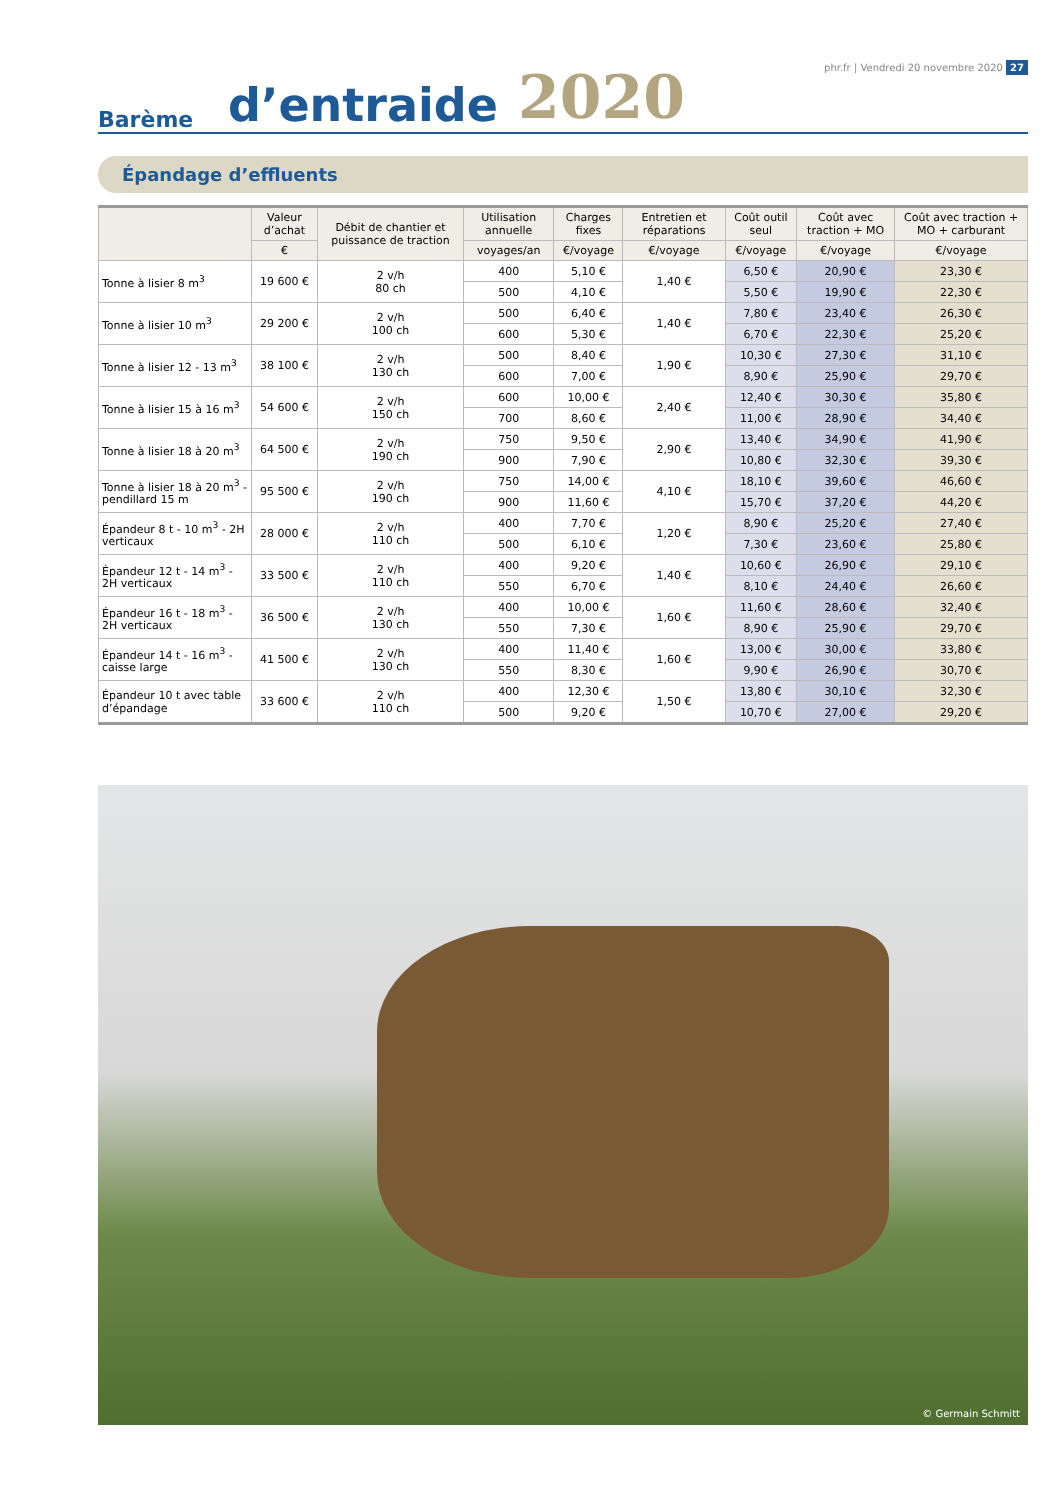Barème
d’entraide
2020
phr.fr | Vendredi 20 novembre 2020 27
Épandage d’effluents
| | Valeur d’achat | Débit de chantier et puissance de traction | Utilisation annuelle | Charges fixes | Entretien et réparations | Coût outil seul | Coût avec traction + MO | Coût avec traction + MO + carburant |
| --- | --- | --- | --- | --- | --- | --- | --- | --- |
| | € | | voyages/an | €/voyage | €/voyage | €/voyage | €/voyage | €/voyage |
| Tonne à lisier 8 m<sup>3</sup> | 19 600 € | 2 v/h 80 ch | 400 | 5,10 € | 1,40 € | 6,50 € | 20,90 € | 23,30 € |
| | | | 500 | 4,10 € | | 5,50 € | 19,90 € | 22,30 € |
| Tonne à lisier 10 m<sup>3</sup> | 29 200 € | 2 v/h 100 ch | 500 | 6,40 € | 1,40 € | 7,80 € | 23,40 € | 26,30 € |
| | | | 600 | 5,30 € | | 6,70 € | 22,30 € | 25,20 € |
| Tonne à lisier 12 - 13 m<sup>3</sup> | 38 100 € | 2 v/h 130 ch | 500 | 8,40 € | 1,90 € | 10,30 € | 27,30 € | 31,10 € |
| | | | 600 | 7,00 € | | 8,90 € | 25,90 € | 29,70 € |
| Tonne à lisier 15 à 16 m<sup>3</sup> | 54 600 € | 2 v/h 150 ch | 600 | 10,00 € | 2,40 € | 12,40 € | 30,30 € | 35,80 € |
| | | | 700 | 8,60 € | | 11,00 € | 28,90 € | 34,40 € |
| Tonne à lisier 18 à 20 m<sup>3</sup> | 64 500 € | 2 v/h 190 ch | 750 | 9,50 € | 2,90 € | 13,40 € | 34,90 € | 41,90 € |
| | | | 900 | 7,90 € | | 10,80 € | 32,30 € | 39,30 € |
| Tonne à lisier 18 à 20 m<sup>3</sup> - pendillard 15 m | 95 500 € | 2 v/h 190 ch | 750 | 14,00 € | 4,10 € | 18,10 € | 39,60 € | 46,60 € |
| | | | 900 | 11,60 € | | 15,70 € | 37,20 € | 44,20 € |
| Épandeur 8 t - 10 m<sup>3</sup> - 2H verticaux | 28 000 € | 2 v/h 110 ch | 400 | 7,70 € | 1,20 € | 8,90 € | 25,20 € | 27,40 € |
| | | | 500 | 6,10 € | | 7,30 € | 23,60 € | 25,80 € |
| Épandeur 12 t - 14 m<sup>3</sup> - 2H verticaux | 33 500 € | 2 v/h 110 ch | 400 | 9,20 € | 1,40 € | 10,60 € | 26,90 € | 29,10 € |
| | | | 550 | 6,70 € | | 8,10 € | 24,40 € | 26,60 € |
| Épandeur 16 t - 18 m<sup>3</sup> - 2H verticaux | 36 500 € | 2 v/h 130 ch | 400 | 10,00 € | 1,60 € | 11,60 € | 28,60 € | 32,40 € |
| | | | 550 | 7,30 € | | 8,90 € | 25,90 € | 29,70 € |
| Épandeur 14 t - 16 m<sup>3</sup> - caisse large | 41 500 € | 2 v/h 130 ch | 400 | 11,40 € | 1,60 € | 13,00 € | 30,00 € | 33,80 € |
| | | | 550 | 8,30 € | | 9,90 € | 26,90 € | 30,70 € |
| Épandeur 10 t avec table d’épandage | 33 600 € | 2 v/h 110 ch | 400 | 12,30 € | 1,50 € | 13,80 € | 30,10 € | 32,30 € |
| | | | 500 | 9,20 € | | 10,70 € | 27,00 € | 29,20 € |
© Germain Schmitt